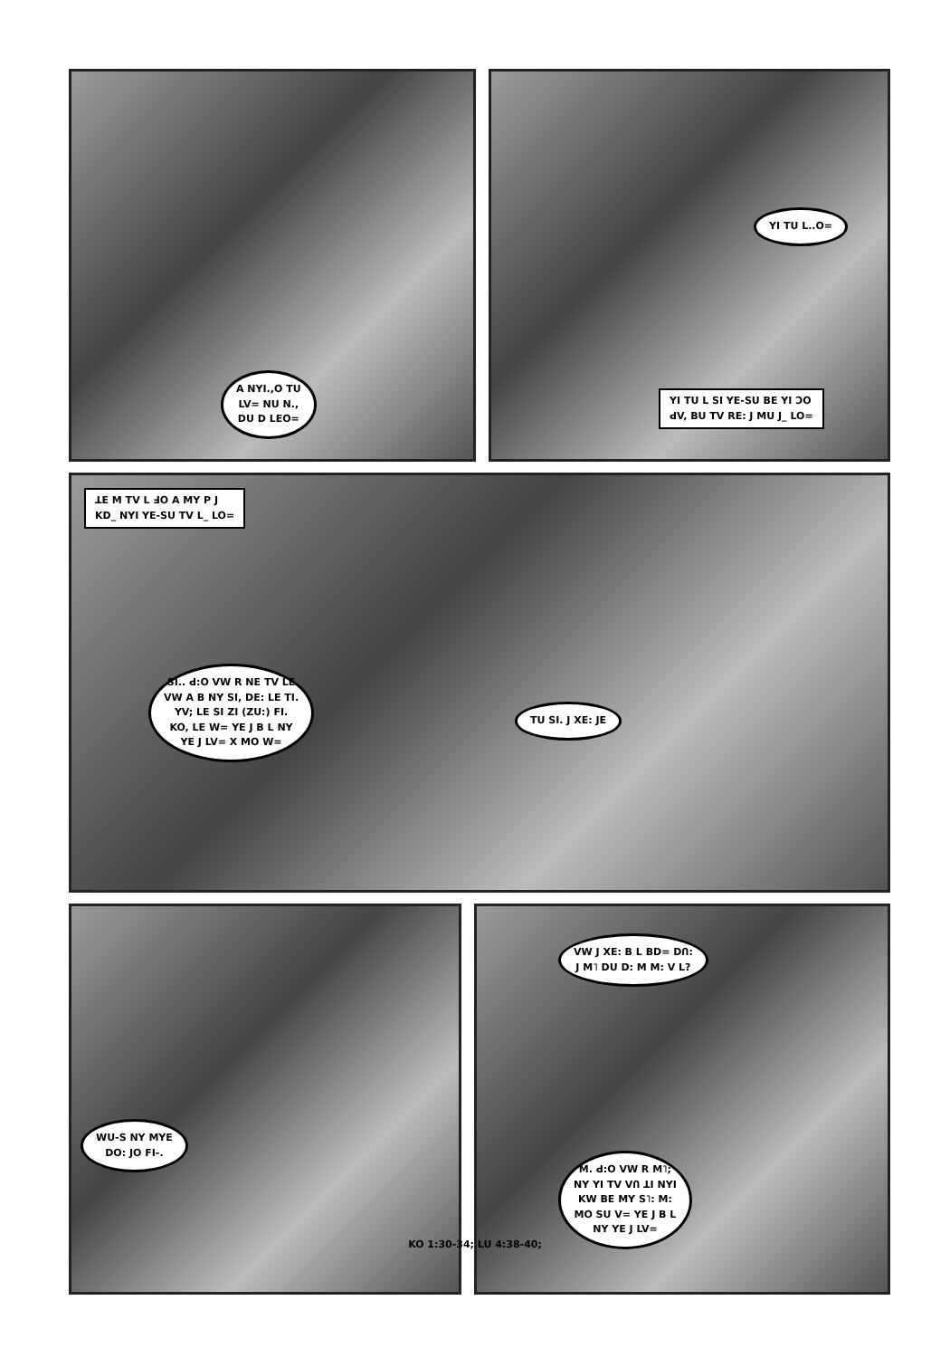A NYI.,O TU
LV= NU N.,
DU D LEO=
YI TU L..O=
YI TU L SI YE-SU BE YI ƆO
ꓒV, BU TV RE: J MU J_ LO=
ꓕE M TV L ꓞO A MY P J
KD_ NYI YE-SU TV L_ LO=
SI.. ꓒ:O VW R NE TV LE
VW A B NY SI, DE: LE TI.
YV; LE SI ZI (ZU:) FI.
KO, LE W= YE J B L NY
YE J LV= X MO W=
TU SI. J XE: JE
WU-S NY MYE
DO: JO FI-.
VW J XE: B L BD= DՈ:
J M˥ DU D: M M: V L?
M. ꓒ:O VW R M˥;
NY YI TV VՈ ꓕI NYI
KW BE MY S˥: M:
MO SU V= YE J B L
NY YE J LV=
KO 1:30-34; LU 4:38-40;